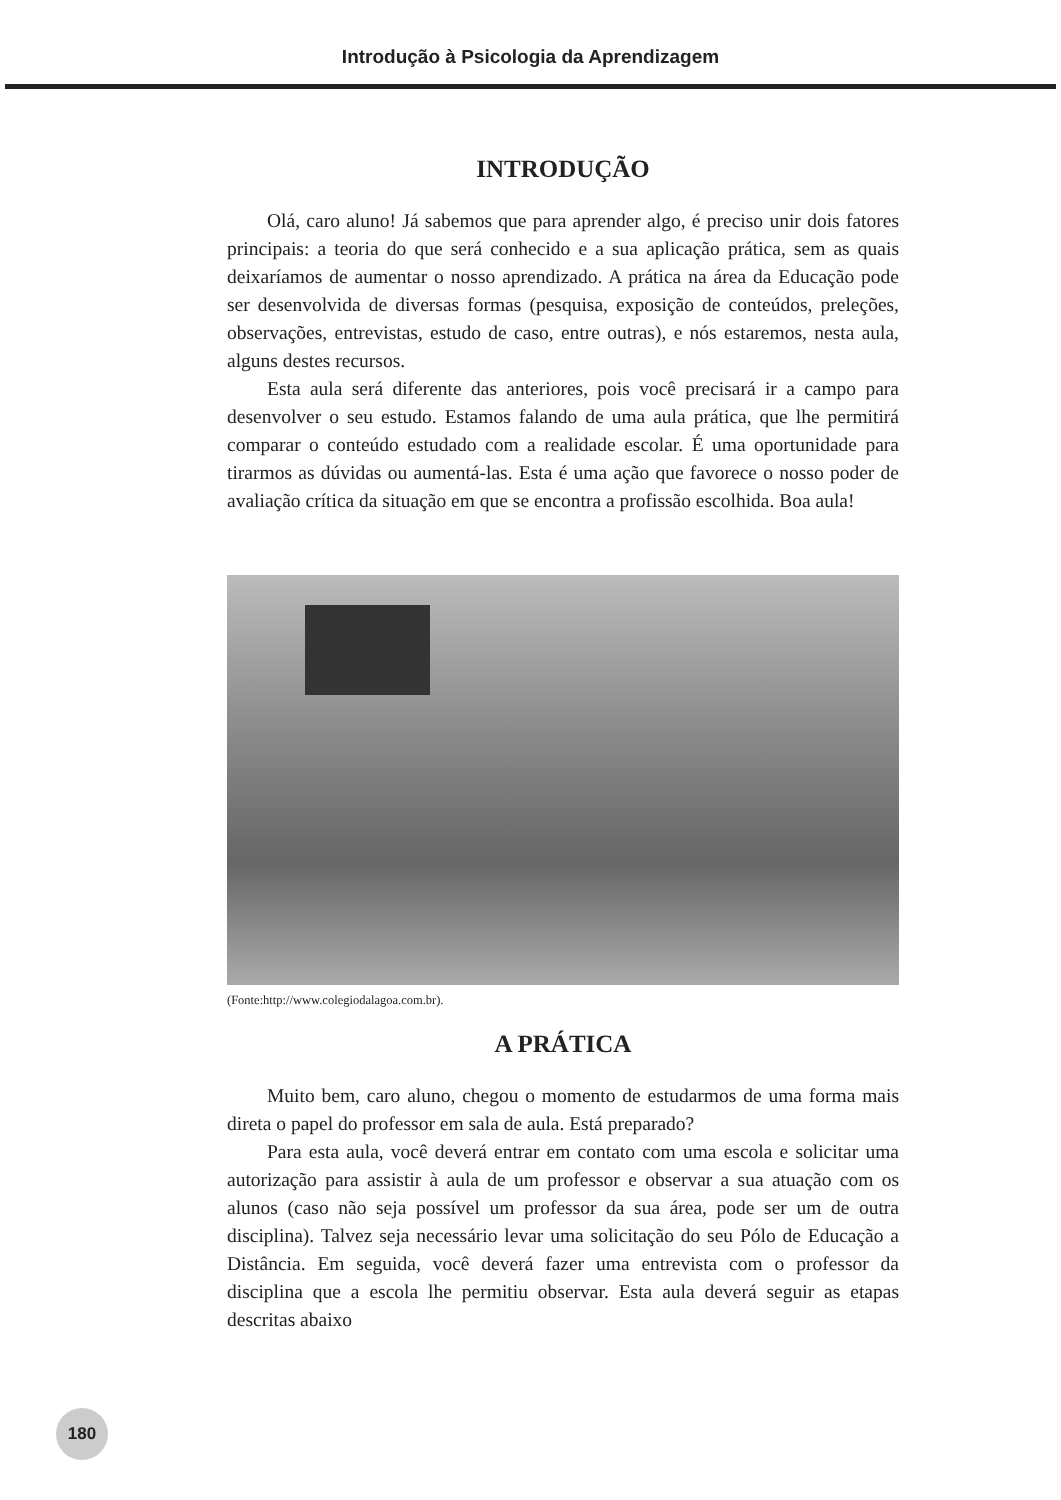Introdução à Psicologia da Aprendizagem
INTRODUÇÃO
Olá, caro aluno! Já sabemos que para aprender algo, é preciso unir dois fatores principais: a teoria do que será conhecido e a sua aplicação prática, sem as quais deixaríamos de aumentar o nosso aprendizado. A prática na área da Educação pode ser desenvolvida de diversas formas (pesquisa, exposição de conteúdos, preleções, observações, entrevistas, estudo de caso, entre outras), e nós estaremos, nesta aula, alguns destes recursos.
Esta aula será diferente das anteriores, pois você precisará ir a campo para desenvolver o seu estudo. Estamos falando de uma aula prática, que lhe permitirá comparar o conteúdo estudado com a realidade escolar. É uma oportunidade para tirarmos as dúvidas ou aumentá-las. Esta é uma ação que favorece o nosso poder de avaliação crítica da situação em que se encontra a profissão escolhida. Boa aula!
(Fonte:http://www.colegiodalagoa.com.br).
A PRÁTICA
Muito bem, caro aluno, chegou o momento de estudarmos de uma forma mais direta o papel do professor em sala de aula. Está preparado?
Para esta aula, você deverá entrar em contato com uma escola e solicitar uma autorização para assistir à aula de um professor e observar a sua atuação com os alunos (caso não seja possível um professor da sua área, pode ser um de outra disciplina). Talvez seja necessário levar uma solicitação do seu Pólo de Educação a Distância. Em seguida, você deverá fazer uma entrevista com o professor da disciplina que a escola lhe permitiu observar. Esta aula deverá seguir as etapas descritas abaixo
180